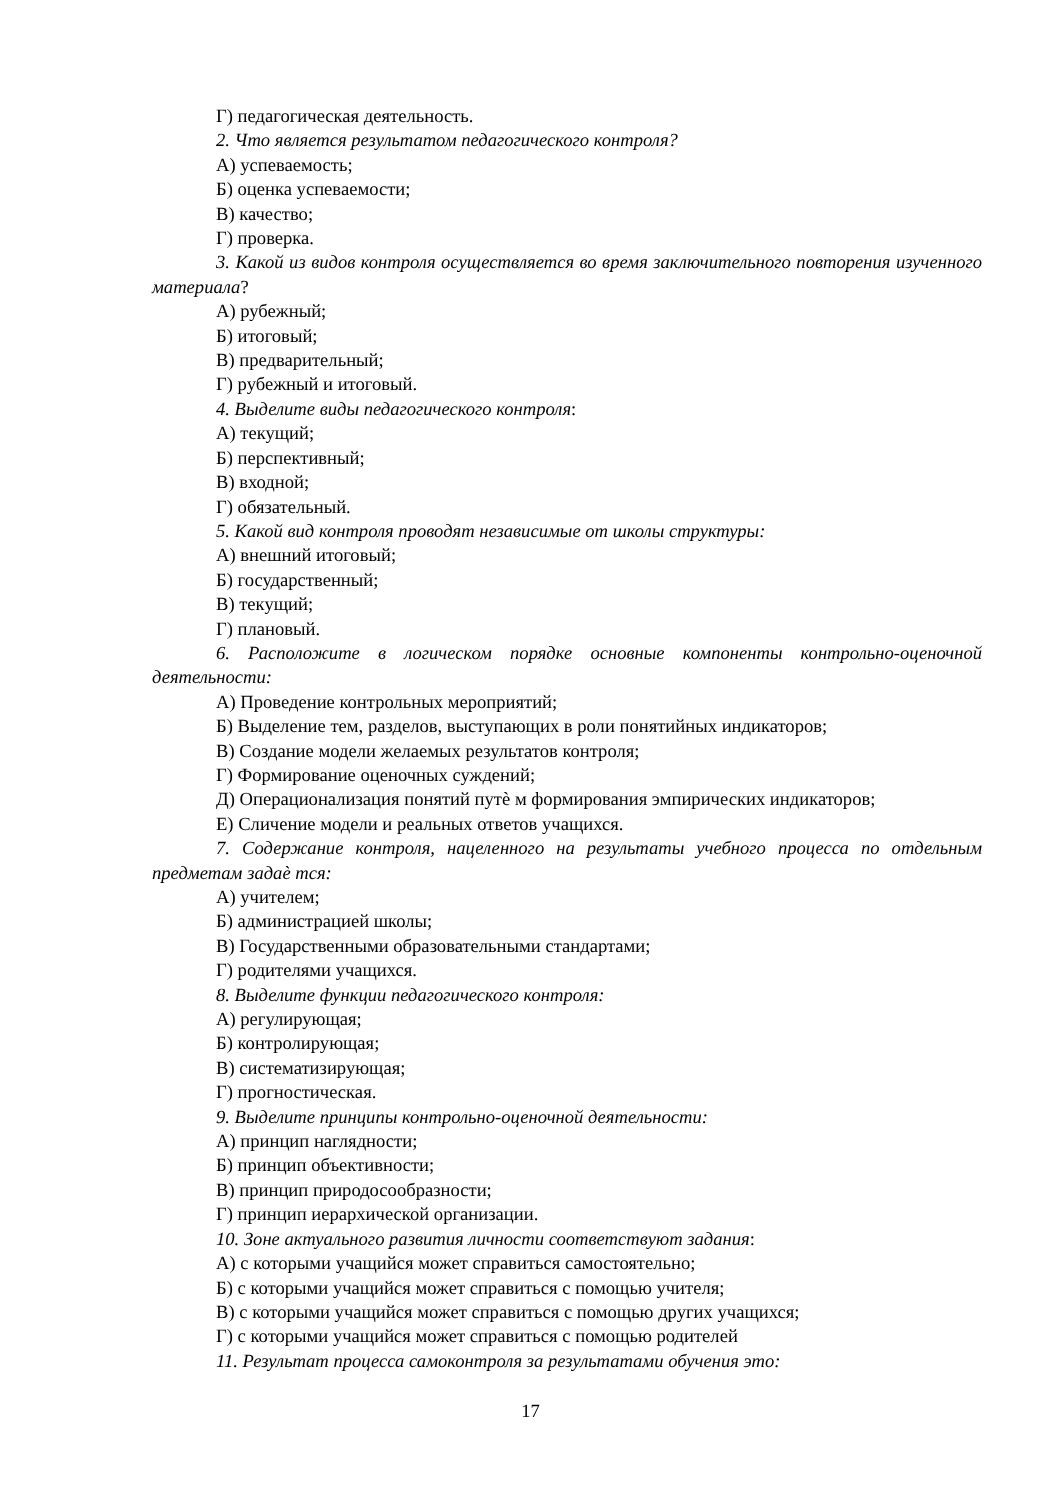Г) педагогическая деятельность.
2. Что является результатом педагогического контроля?
А) успеваемость;
Б) оценка успеваемости;
В) качество;
Г) проверка.
3. Какой из видов контроля осуществляется во время заключительного повторения изученного материала?
А) рубежный;
Б) итоговый;
В) предварительный;
Г) рубежный и итоговый.
4. Выделите виды педагогического контроля:
А) текущий;
Б) перспективный;
В) входной;
Г) обязательный.
5. Какой вид контроля проводят независимые от школы структуры:
А) внешний итоговый;
Б) государственный;
В) текущий;
Г) плановый.
6. Расположите в логическом порядке основные компоненты контрольно-оценочной деятельности:
А) Проведение контрольных мероприятий;
Б) Выделение тем, разделов, выступающих в роли понятийных индикаторов;
В) Создание модели желаемых результатов контроля;
Г) Формирование оценочных суждений;
Д) Операционализация понятий путѐ м формирования эмпирических индикаторов;
Е) Сличение модели и реальных ответов учащихся.
7. Содержание контроля, нацеленного на результаты учебного процесса по отдельным предметам задаѐ тся:
А) учителем;
Б) администрацией школы;
В) Государственными образовательными стандартами;
Г) родителями учащихся.
8. Выделите функции педагогического контроля:
А) регулирующая;
Б) контролирующая;
В) систематизирующая;
Г) прогностическая.
9. Выделите принципы контрольно-оценочной деятельности:
А) принцип наглядности;
Б) принцип объективности;
В) принцип природосообразности;
Г) принцип иерархической организации.
10. Зоне актуального развития личности соответствуют задания:
А) с которыми учащийся может справиться самостоятельно;
Б) с которыми учащийся может справиться с помощью учителя;
В) с которыми учащийся может справиться с помощью других учащихся;
Г) с которыми учащийся может справиться с помощью родителей
11. Результат процесса самоконтроля за результатами обучения это:
17